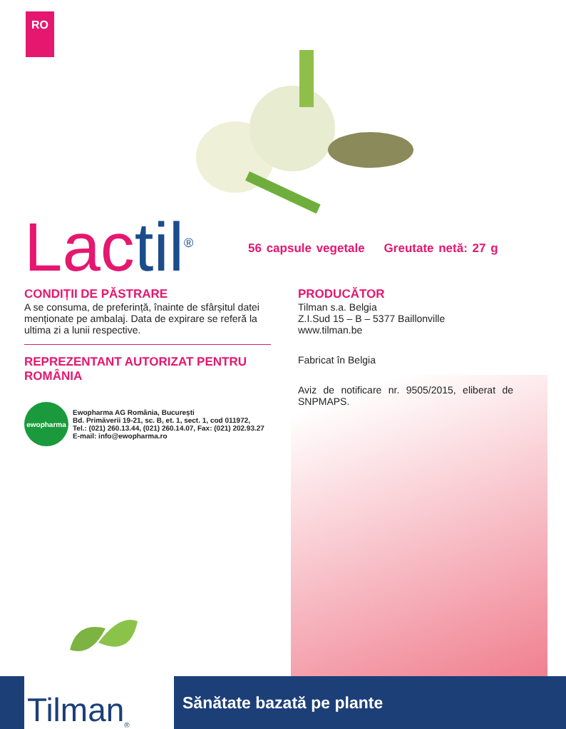RO
Lac til<sup>®</sup>
56 capsule vegetale Greutate netă: 27 g
CONDIȚII DE PĂSTRARE
A se consuma, de preferință, înainte de sfârșitul datei menționate pe ambalaj. Data de expirare se referă la ultima zi a lunii respective.
REPREZENTANT AUTORIZAT PENTRU ROMÂNIA
ewopharma
Ewopharma AG România, București
Bd. Primăverii 19-21, sc. B, et. 1, sect. 1, cod 011972,
Tel.: (021) 260.13.44, (021) 260.14.07, Fax: (021) 202.93.27
E-mail: info@ewopharma.ro
PRODUCĂTOR
Tilman s.a. Belgia
Z.I.Sud 15 – B – 5377 Baillonville
www.tilman.be
Fabricat în Belgia
Aviz de notificare nr. 9505/2015, eliberat de SNPMAPS.
Tilman<sup>®</sup>
Sănătate bazată pe plante